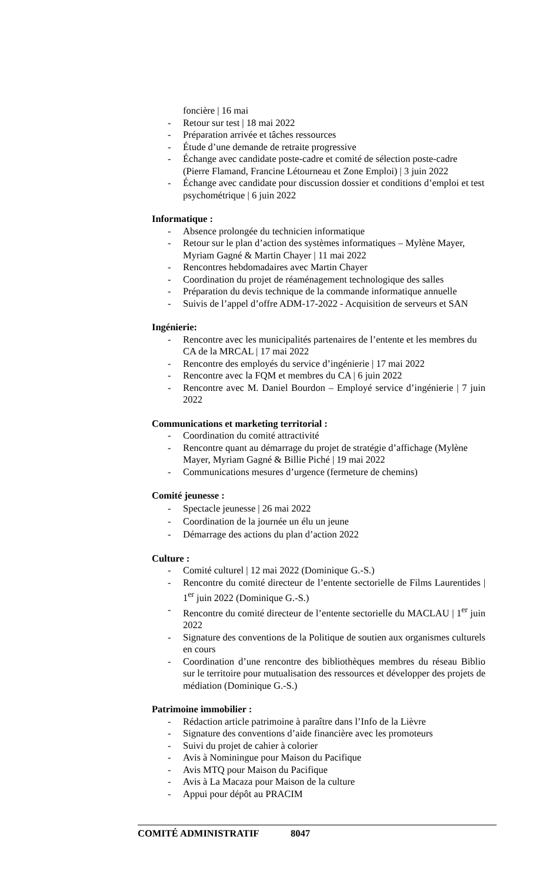foncière | 16 mai
- Retour sur test | 18 mai 2022
- Préparation arrivée et tâches ressources
- Étude d’une demande de retraite progressive
- Échange avec candidate poste-cadre et comité de sélection poste-cadre (Pierre Flamand, Francine Létourneau et Zone Emploi) | 3 juin 2022
- Échange avec candidate pour discussion dossier et conditions d’emploi et test psychométrique | 6 juin 2022
Informatique :
- Absence prolongée du technicien informatique
- Retour sur le plan d’action des systèmes informatiques – Mylène Mayer, Myriam Gagné & Martin Chayer | 11 mai 2022
- Rencontres hebdomadaires avec Martin Chayer
- Coordination du projet de réaménagement technologique des salles
- Préparation du devis technique de la commande informatique annuelle
- Suivis de l’appel d’offre ADM-17-2022 - Acquisition de serveurs et SAN
Ingénierie:
- Rencontre avec les municipalités partenaires de l’entente et les membres du CA de la MRCAL | 17 mai 2022
- Rencontre des employés du service d’ingénierie | 17 mai 2022
- Rencontre avec la FQM et membres du CA | 6 juin 2022
- Rencontre avec M. Daniel Bourdon – Employé service d’ingénierie | 7 juin 2022
Communications et marketing territorial :
- Coordination du comité attractivité
- Rencontre quant au démarrage du projet de stratégie d’affichage (Mylène Mayer, Myriam Gagné & Billie Piché | 19 mai 2022
- Communications mesures d’urgence (fermeture de chemins)
Comité jeunesse :
- Spectacle jeunesse | 26 mai 2022
- Coordination de la journée un élu un jeune
- Démarrage des actions du plan d’action 2022
Culture :
- Comité culturel | 12 mai 2022 (Dominique G.-S.)
- Rencontre du comité directeur de l’entente sectorielle de Films Laurentides | 1<sup>er</sup> juin 2022 (Dominique G.-S.)
- Rencontre du comité directeur de l’entente sectorielle du MACLAU | 1<sup>er</sup> juin 2022
- Signature des conventions de la Politique de soutien aux organismes culturels en cours
- Coordination d’une rencontre des bibliothèques membres du réseau Biblio sur le territoire pour mutualisation des ressources et développer des projets de médiation (Dominique G.-S.)
Patrimoine immobilier :
- Rédaction article patrimoine à paraître dans l’Info de la Lièvre
- Signature des conventions d’aide financière avec les promoteurs
- Suivi du projet de cahier à colorier
- Avis à Nominingue pour Maison du Pacifique
- Avis MTQ pour Maison du Pacifique
- Avis à La Macaza pour Maison de la culture
- Appui pour dépôt au PRACIM
COMITÉ ADMINISTRATIF 8047